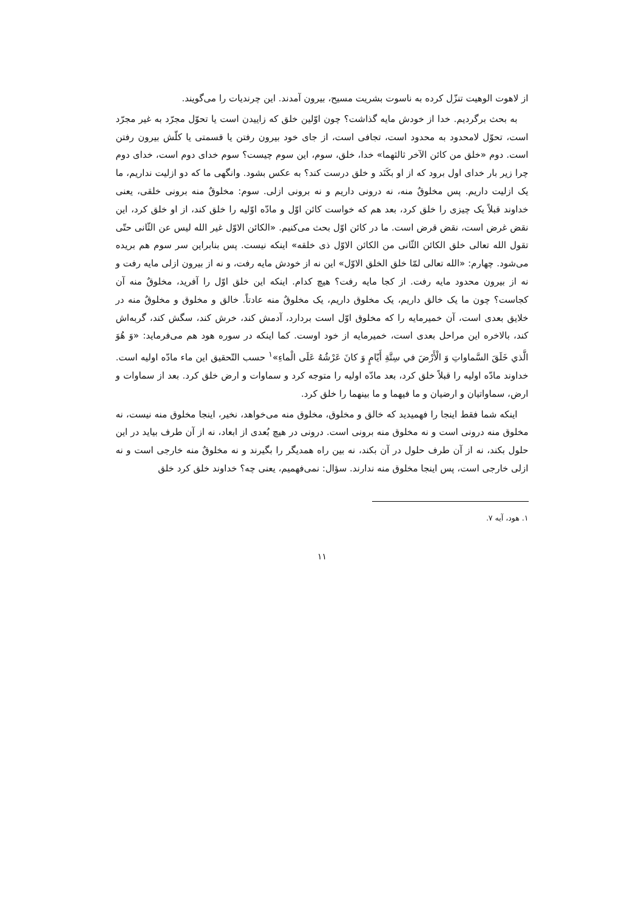از لاهوت الوهیت تنزّل کرده به ناسوت بشریت مسیح، بیرون آمدند. این چرندیات را می‌گویند.
به بحث برگردیم. خدا از خودش مایه گذاشت؟ چون اوّلین خلق که زاییدن است یا تحوّل مجرّد به غیر مجرّد است، تحوّل لامحدود به محدود است، تجافی است، از جای خود بیرون رفتن یا قسمتی یا کلّش بیرون رفتن است. دوم «خلق من کائن الآخر ثالثهما» خدا، خلق، سوم، این سوم چیست؟ سوم خدای دوم است، خدای دوم چرا زیر بار خدای اول برود که از او بکَنَد و خلق درست کند؟ به عکس بشود. وانگهی ما که دو ازلیت نداریم، ما یک ازلیت داریم. پس مخلوقٌ منه، نه درونی داریم و نه برونی ازلی. سوم: مخلوقٌ منه برونی خلقی، یعنی خداوند قبلاً یک چیزی را خلق کرد، بعد هم که خواست کائن اوّل و مادّه اوّلیه را خلق کند، از او خلق کرد، این نقض غرض است، نقض قرض است. ما در کائن اوّل بحث می‌کنیم. «الکائن الاوّل غیر الله لیس عن الثّانی حتّی تقول الله تعالی خلق الکائن الثّانی من الکائن الاوّل ذی خلقه» اینکه نیست. پس بنابراین سر سوم هم بریده می‌شود. چهارم: «الله تعالی لمّا خلق الخلق الاوّل» این نه از خودش مایه رفت، و نه از بیرون ازلی مایه رفت و نه از بیرون محدود مایه رفت. از کجا مایه رفت؟ هیچ کدام. اینکه این خلق اوّل را آفرید، مخلوقٌ منه آن کجاست؟ چون ما یک خالق داریم، یک مخلوق داریم، یک مخلوقٌ منه عادتاً. خالق و مخلوق و مخلوقٌ منه در خلایق بعدی است، آن خمیرمایه را که مخلوق اوّل است بردارد، آدمش کند، خرش کند، سگش کند، گربه‌اش کند، بالاخره این مراحل بعدی است، خمیرمایه از خود اوست. کما اینکه در سوره هود هم می‌فرماید: «وَ هُوَ الَّذي خَلَقَ السَّماواتِ وَ الْأَرْضَ في سِتَّةِ أَيّامٍ وَ كانَ عَرْشُهُ عَلَى الْماءِ»<sup>۱</sup> حسب التّحقیق این ماء مادّه اولیه است. خداوند مادّه اولیه را قبلاً خلق کرد، بعد مادّه اولیه را متوجه کرد و سماوات و ارض خلق کرد. بعد از سماوات و ارض، سماواتیان و ارضیان و ما فیهما و ما بینهما را خلق کرد.
اینکه شما فقط اینجا را فهمیدید که خالق و مخلوق، مخلوق منه می‌خواهد، نخیر، اینجا مخلوق منه نیست، نه مخلوق منه درونی است و نه مخلوق منه برونی است. درونی در هیچ بُعدی از ابعاد، نه از آن طرف بیاید در این حلول بکند، نه از آن طرف حلول در آن بکند، نه بین راه همدیگر را بگیرند و نه مخلوقٌ منه خارجی است و نه ازلی خارجی است، پس اینجا مخلوق منه ندارند. سؤال: نمی‌فهمیم، یعنی چه؟ خداوند خلق کرد خلق
۱. هود، آیه ۷.
۱۱